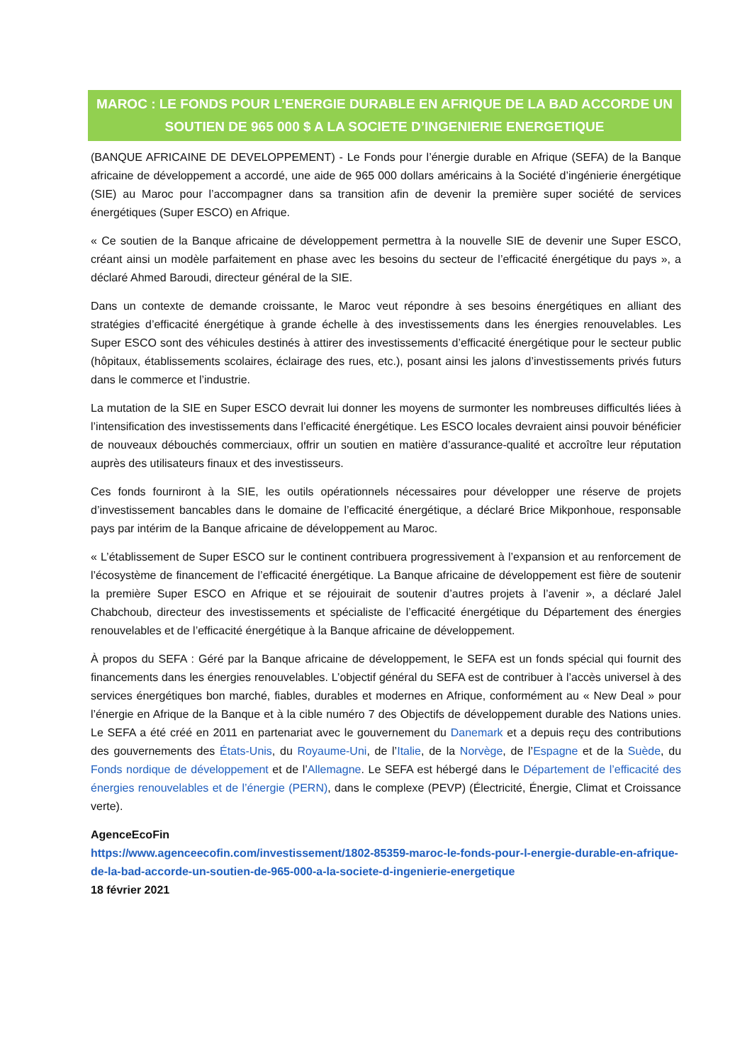MAROC : LE FONDS POUR L’ENERGIE DURABLE EN AFRIQUE DE LA BAD ACCORDE UN SOUTIEN DE 965 000 $ A LA SOCIETE D’INGENIERIE ENERGETIQUE
(BANQUE AFRICAINE DE DEVELOPPEMENT) - Le Fonds pour l’énergie durable en Afrique (SEFA) de la Banque africaine de développement a accordé, une aide de 965 000 dollars américains à la Société d’ingénierie énergétique (SIE) au Maroc pour l’accompagner dans sa transition afin de devenir la première super société de services énergétiques (Super ESCO) en Afrique.
« Ce soutien de la Banque africaine de développement permettra à la nouvelle SIE de devenir une Super ESCO, créant ainsi un modèle parfaitement en phase avec les besoins du secteur de l’efficacité énergétique du pays », a déclaré Ahmed Baroudi, directeur général de la SIE.
Dans un contexte de demande croissante, le Maroc veut répondre à ses besoins énergétiques en alliant des stratégies d’efficacité énergétique à grande échelle à des investissements dans les énergies renouvelables. Les Super ESCO sont des véhicules destinés à attirer des investissements d’efficacité énergétique pour le secteur public (hôpitaux, établissements scolaires, éclairage des rues, etc.), posant ainsi les jalons d’investissements privés futurs dans le commerce et l’industrie.
La mutation de la SIE en Super ESCO devrait lui donner les moyens de surmonter les nombreuses difficultés liées à l’intensification des investissements dans l’efficacité énergétique. Les ESCO locales devraient ainsi pouvoir bénéficier de nouveaux débouchés commerciaux, offrir un soutien en matière d’assurance-qualité et accroître leur réputation auprès des utilisateurs finaux et des investisseurs.
Ces fonds fourniront à la SIE, les outils opérationnels nécessaires pour développer une réserve de projets d’investissement bancables dans le domaine de l’efficacité énergétique, a déclaré Brice Mikponhoue, responsable pays par intérim de la Banque africaine de développement au Maroc.
« L’établissement de Super ESCO sur le continent contribuera progressivement à l’expansion et au renforcement de l’écosystème de financement de l’efficacité énergétique. La Banque africaine de développement est fière de soutenir la première Super ESCO en Afrique et se réjouirait de soutenir d’autres projets à l’avenir », a déclaré Jalel Chabchoub, directeur des investissements et spécialiste de l’efficacité énergétique du Département des énergies renouvelables et de l’efficacité énergétique à la Banque africaine de développement.
À propos du SEFA : Géré par la Banque africaine de développement, le SEFA est un fonds spécial qui fournit des financements dans les énergies renouvelables. L’objectif général du SEFA est de contribuer à l’accès universel à des services énergétiques bon marché, fiables, durables et modernes en Afrique, conformément au « New Deal » pour l’énergie en Afrique de la Banque et à la cible numéro 7 des Objectifs de développement durable des Nations unies. Le SEFA a été créé en 2011 en partenariat avec le gouvernement du Danemark et a depuis reçu des contributions des gouvernements des États-Unis, du Royaume-Uni, de l’Italie, de la Norvège, de l’Espagne et de la Suède, du Fonds nordique de développement et de l’Allemagne. Le SEFA est hébergé dans le Département de l’efficacité des énergies renouvelables et de l’énergie (PERN), dans le complexe (PEVP) (Électricité, Énergie, Climat et Croissance verte).
AgenceEcoFin
https://www.agenceecofin.com/investissement/1802-85359-maroc-le-fonds-pour-l-energie-durable-en-afrique-de-la-bad-accorde-un-soutien-de-965-000-a-la-societe-d-ingenierie-energetique
18 février 2021